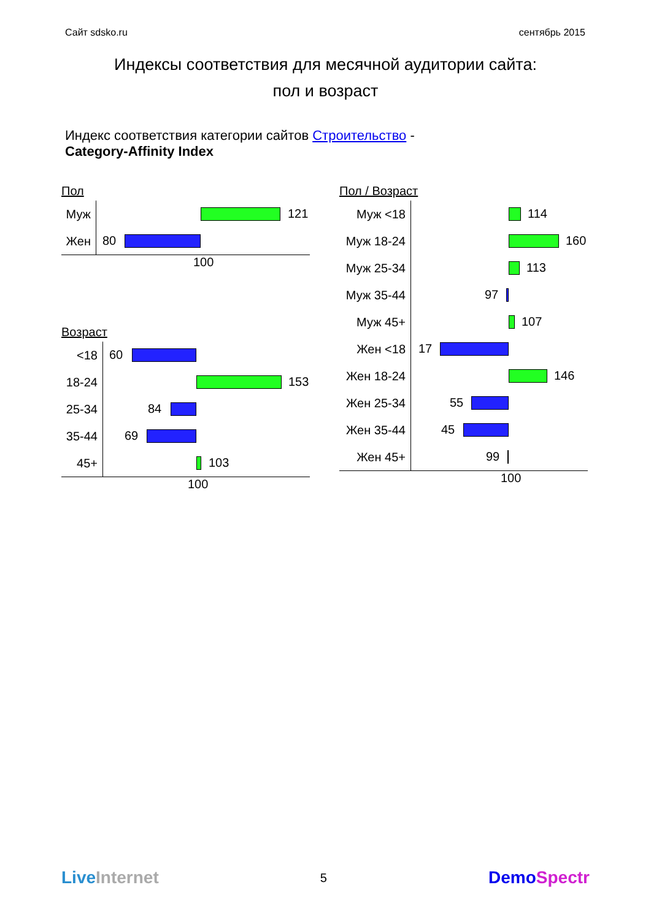Сайт sdsko.ru сентябрь 2015
Индексы соответствия для месячной аудитории сайта:
пол и возраст
Индекс соответствия категории сайтов Строительство -
Category-Affinity Index
Пол
Муж
121
Жен
80
100
Возраст
<18
60
18-24
153
25-34
84
35-44
69
45+
103
100
Пол / Возраст
Муж <18
114
Муж 18-24
160
Муж 25-34
113
Муж 35-44
97
Муж 45+
107
Жен <18
17
Жен 18-24
146
Жен 25-34
55
Жен 35-44
45
Жен 45+
99
100
LiveInternet 5 DemoSpectr